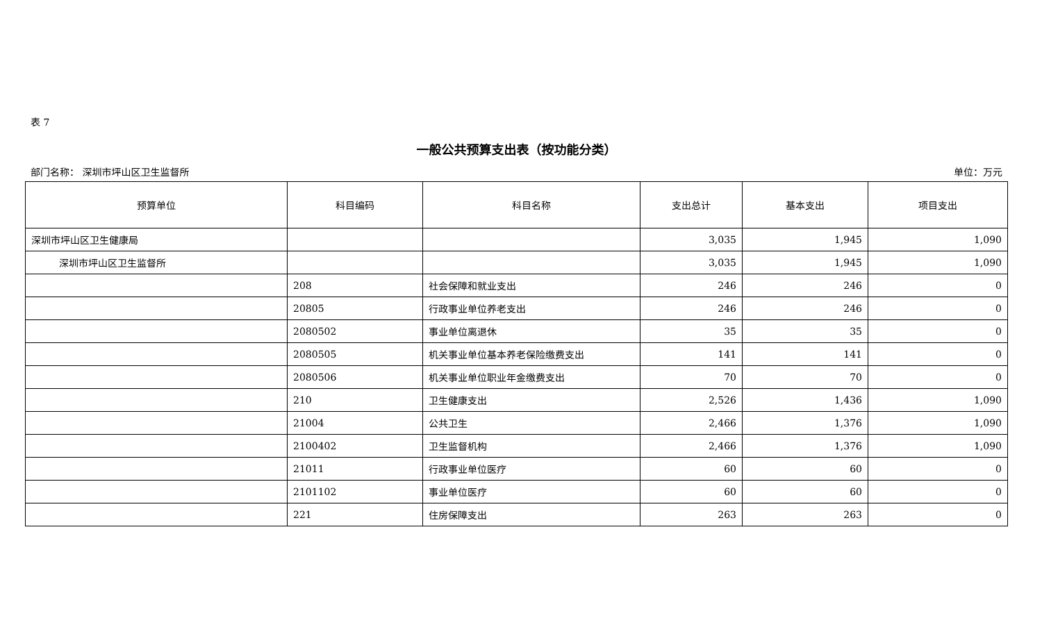表 7
一般公共预算支出表（按功能分类）
部门名称： 深圳市坪山区卫生监督所 单位：万元
| 预算单位 | 科目编码 | 科目名称 | 支出总计 | 基本支出 | 项目支出 |
| --- | --- | --- | --- | --- | --- |
| 深圳市坪山区卫生健康局 | | | 3,035 | 1,945 | 1,090 |
| 深圳市坪山区卫生监督所 | | | 3,035 | 1,945 | 1,090 |
| | 208 | 社会保障和就业支出 | 246 | 246 | 0 |
| | 20805 | 行政事业单位养老支出 | 246 | 246 | 0 |
| | 2080502 | 事业单位离退休 | 35 | 35 | 0 |
| | 2080505 | 机关事业单位基本养老保险缴费支出 | 141 | 141 | 0 |
| | 2080506 | 机关事业单位职业年金缴费支出 | 70 | 70 | 0 |
| | 210 | 卫生健康支出 | 2,526 | 1,436 | 1,090 |
| | 21004 | 公共卫生 | 2,466 | 1,376 | 1,090 |
| | 2100402 | 卫生监督机构 | 2,466 | 1,376 | 1,090 |
| | 21011 | 行政事业单位医疗 | 60 | 60 | 0 |
| | 2101102 | 事业单位医疗 | 60 | 60 | 0 |
| | 221 | 住房保障支出 | 263 | 263 | 0 |